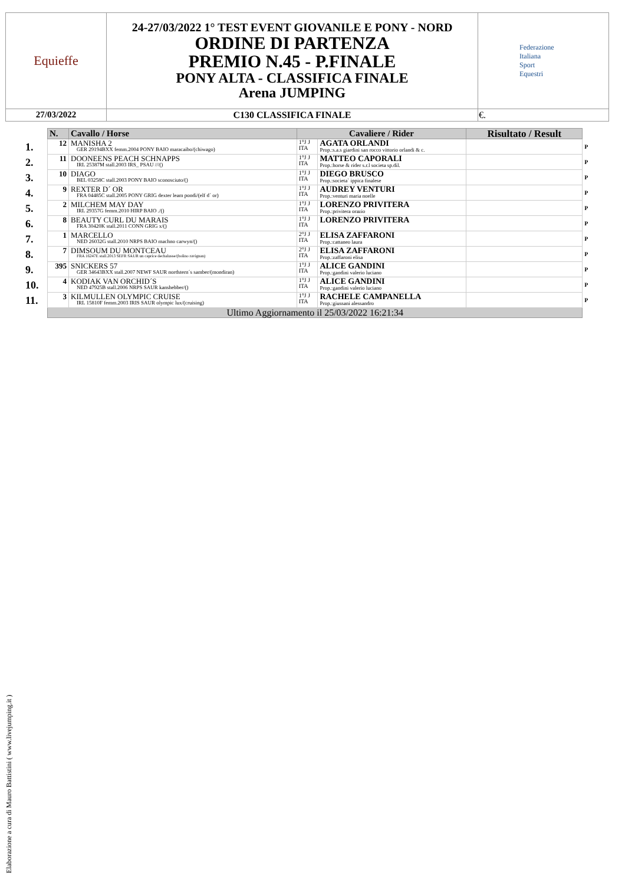| Equieffe | 24-27/03/2022 1° TEST EVENT GIOVANILE E PONY - NORD ORDINE DI PARTENZA PREMIO N.45 - P.FINALE PONY ALTA - CLASSIFICA FINALE Arena JUMPING | Federazione Italiana Sport Equestri |
| 27/03/2022 | C130 CLASSIFICA FINALE | €. |
| | N. | Cavallo / Horse | Cavaliere / Rider | | Risultato / Result | |
| --- | --- | --- | --- | --- | --- | --- |
| 1. | 12 | MANISHA 2 GER 29194BXX femm.2004 PONY BAIO maracaibo/(chiwago) | 1°J J ITA | AGATA ORLANDI Prop.:s.a.s giardini san rocco vittorio orlandi & c. | | P |
| 2. | 11 | DOONEENS PEACH SCHNAPPS IRL 25387M stall.2003 IRS_ PSAU ///() | 1°J J ITA | MATTEO CAPORALI Prop.:horse & rider s.r.l societa sp.dil. | | P |
| 3. | 10 | DIAGO BEL 03258C stall.2003 PONY BAIO sconosciuto/() | 1°J J ITA | DIEGO BRUSCO Prop.:societa` ippica finalese | | P |
| 4. | 9 | REXTER D´ OR FRA 04485C stall.2005 PONY GRIG dexter leam pondi/(elf d´ or) | 1°J J ITA | AUDREY VENTURI Prop.:venturi maria noelle | | P |
| 5. | 2 | MILCHEM MAY DAY IRL 29357G femm.2010 HIRP BAIO ./() | 1°J J ITA | LORENZO PRIVITERA Prop.:privitera orazio | | P |
| 6. | 8 | BEAUTY CURL DU MARAIS FRA 30420K stall.2011 CONN GRIG x/() | 1°J J ITA | LORENZO PRIVITERA | | P |
| 7. | 1 | MARCELLO NED 26032G stall.2010 NRPS BAIO machno carwyn/() | 2°J J ITA | ELISA ZAFFARONI Prop.:cattaneo laura | | P |
| 8. | 7 | DIMSOUM DU MONTCEAU FRA 16247E stall.2013 SEFR SAUR un caprice dechalusse/(bolino ravignan) | 2°J J ITA | ELISA ZAFFARONI Prop.:zaffaroni elisa | | P |
| 9. | 395 | SNICKERS 57 GER 34643BXX stall.2007 NEWF SAUR nordstern´s samber/(mondiran) | 1°J J ITA | ALICE GANDINI Prop.:gandini valerio luciano | | P |
| 10. | 4 | KODIAK VAN ORCHID´S NED 47925B stall.2006 NRPS SAUR kanshebber/() | 1°J J ITA | ALICE GANDINI Prop.:gandini valerio luciano | | P |
| 11. | 3 | KILMULLEN OLYMPIC CRUISE IRL 15810F femm.2003 IRIS SAUR olympic lux/(cruising) | 1°J J ITA | RACHELE CAMPANELLA Prop.:giussani alessandro | | P |
| | Ultimo Aggiornamento il 25/03/2022 16:21:34 | | | | | |
Elaborazione a cura di Mauro Battistini ( www.livejumping.it )